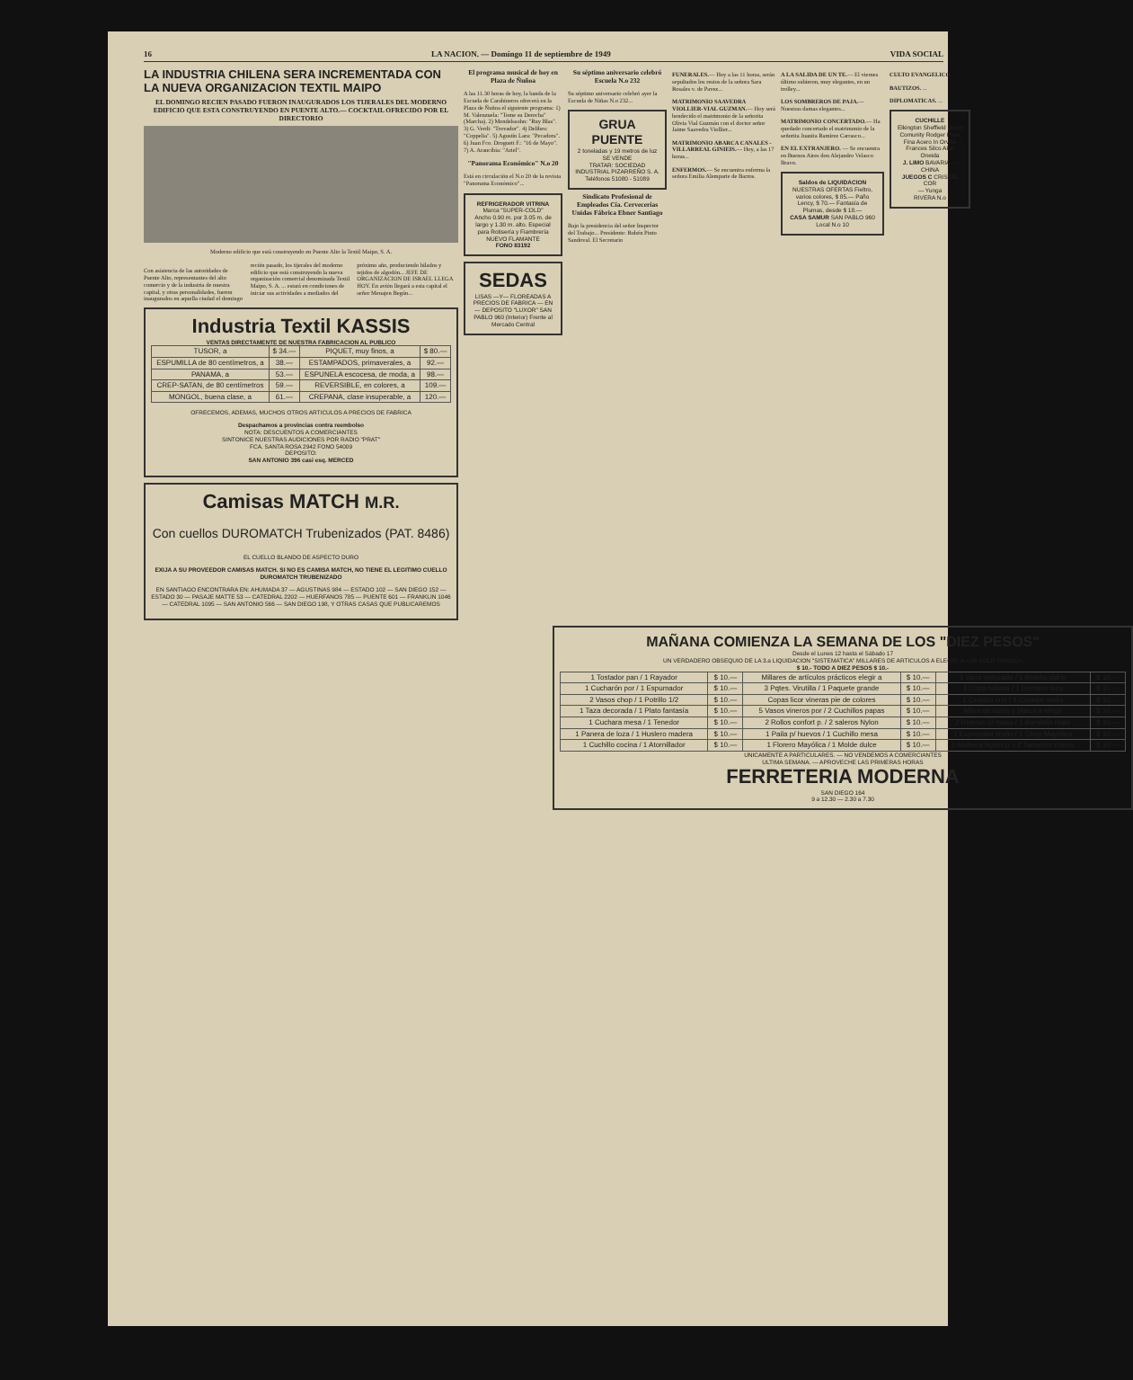16 LA NACION. — Domingo 11 de septiembre de 1949 VIDA SOCIAL
LA INDUSTRIA CHILENA SERA INCREMENTADA CON LA NUEVA ORGANIZACION TEXTIL MAIPO
EL DOMINGO RECIEN PASADO FUERON INAUGURADOS LOS TIJERALES DEL MODERNO EDIFICIO QUE ESTA CONSTRUYENDO EN PUENTE ALTO.— COCKTAIL OFRECIDO POR EL DIRECTORIO
Moderno edificio que está construyendo en Puente Alto la Textil Maipo, S. A.
Con asistencia de las autoridades de Puente Alto, representantes del alto comercio y de la industria de nuestra capital, y otras personalidades, fueron inaugurados en aquella ciudad el domingo recién pasado, los tijerales del moderno edificio que está construyendo la nueva organización comercial denominada Textil Maipo, S. A. ... estará en condiciones de iniciar sus actividades a mediados del próximo año, produciendo hilados y tejidos de algodón... JEFE DE ORGANIZACION DE ISRAEL LLEGA HOY. En avión llegará a esta capital el señor Menajen Begún...
Industria Textil KASSIS
VENTAS DIRECTAMENTE DE NUESTRA FABRICACION AL PUBLICO
| TUSOR, a | $ 34.— | PIQUET, muy finos, a | $ 80.— |
| ESPUMILLA de 80 centímetros, a | 38.— | ESTAMPADOS, primaverales, a | 92.— |
| PANAMA, a | 53.— | ESPUNELA escocesa, de moda, a | 98.— |
| CREP-SATAN, de 80 centímetros | 59.— | REVERSIBLE, en colores, a | 109.— |
| MONGOL, buena clase, a | 61.— | CREPANA, clase insuperable, a | 120.— |
OFRECEMOS, ADEMAS, MUCHOS OTROS ARTICULOS A PRECIOS DE FABRICA
Despachamos a provincias contra reembolso
NOTA: DESCUENTOS A COMERCIANTES
SINTONICE NUESTRAS AUDICIONES POR RADIO "PRAT"
FCA. SANTA ROSA 2942 FONO 54009
DEPOSITO:
SAN ANTONIO 396 casi esq. MERCED
Camisas MATCH M.R.
Con cuellos DUROMATCH Trubenizados (PAT. 8486)
EL CUELLO BLANDO DE ASPECTO DURO
EXIJA A SU PROVEEDOR CAMISAS MATCH. SI NO ES CAMISA MATCH, NO TIENE EL LEGITIMO CUELLO DUROMATCH TRUBENIZADO
EN SANTIAGO ENCONTRARA EN: AHUMADA 37 — AGUSTINAS 984 — ESTADO 102 — SAN DIEGO 152 — ESTADO 30 — PASAJE MATTE 53 — CATEDRAL 2202 — HUERFANOS 785 — PUENTE 601 — FRANKLIN 1046 — CATEDRAL 1095 — SAN ANTONIO 566 — SAN DIEGO 198, Y OTRAS CASAS QUE PUBLICAREMOS
El programa musical de hoy en Plaza de Ñuñoa
A las 11.30 horas de hoy, la banda de la Escuela de Carabineros ofrecerá en la Plaza de Ñuñoa el siguiente programa: 1) M. Valenzuela: "Tome su Derecha" (Marcha). 2) Mendelssohn: "Ruy Blas". 3) G. Verdi: "Trovador". 4) Delibes: "Coppelia". 5) Agustín Lara: "Pecadora". 6) Juan Fco. Droguett F.: "16 de Mayo". 7) A. Arancibia: "Ariel".
"Panorama Económico" N.o 20
Está en circulación el N.o 20 de la revista "Panorama Económico"...
REFRIGERADOR VITRINA
Marca "SUPER-COLD"
Ancho 0.90 m. por 3.05 m. de largo y 1.30 m. alto. Especial para Rotisería y Fiambrería
NUEVO FLAMANTE
FONO 83192
SEDAS
LISAS —Y— FLOREADAS A PRECIOS DE FABRICA — EN — DEPOSITO "LUXOR" SAN PABLO 960 (Interior) Frente al Mercado Central
Su séptimo aniversario celebró Escuela N.o 232
Su séptimo aniversario celebró ayer la Escuela de Niñas N.o 232...
GRUA PUENTE
2 toneladas y 19 metros de luz
SE VENDE
TRATAR: SOCIEDAD INDUSTRIAL PIZARREÑO S. A.
Teléfonos 51080 - 51089
Sindicato Profesional de Empleados Cía. Cervecerías Unidas Fábrica Ebner Santiago
Bajo la presidencia del señor Inspector del Trabajo... Presidente: Rubén Pinto Sandoval. El Secretario
FUNERALES.— Hoy a las 11 horas, serán sepultados los restos de la señora Sara Rosales v. de Pavez...
MATRIMONIO SAAVEDRA VIOLLIER-VIAL GUZMAN.— Hoy será bendecido el matrimonio de la señorita Olivia Vial Guzmán con el doctor señor Jaime Saavedra Viollier...
MATRIMONIO ABARCA CANALES - VILLARREAL GINIEIS.— Hoy, a las 17 horas...
ENFERMOS.— Se encuentra enferma la señora Emilia Alemparte de Barros.
A LA SALIDA DE UN TE.— El viernes último subieron, muy elegantes, en un trolley...
LOS SOMBREROS DE PAJA.— Nuestras damas elegantes...
MATRIMONIO CONCERTADO.— Ha quedado concertado el matrimonio de la señorita Juanita Ramírez Carrasco...
EN EL EXTRANJERO. — Se encuentra en Buenos Aires don Alejandro Velasco Bravo.
Saldos de LIQUIDACION
NUESTRAS OFERTAS Fieltro, varios colores, $ 85.— Paño Lency, $ 70.— Fantasía de Plumas, desde $ 18.—
CASA SAMUR SAN PABLO 960 Local N.o 10
CULTO EVANGELICO ...
BAUTIZOS. ...
DIPLOMATICAS. ...
CUCHILLE
Elkington Sheffield Dixon Comunity Rodger Plata Fina Acero In Orville Frances Silco Akin Oneida
J. LIMO BAVARIA — CHINA
JUEGOS C CRISTAL COR
— Yunga
RIVERA N.o
MAÑANA COMIENZA LA SEMANA DE LOS "DIEZ PESOS"
Desde el Lunes 12 hasta el Sábado 17
UN VERDADERO OBSEQUIO DE LA 3.a LIQUIDACION "SISTEMATICA" MILLARES DE ARTICULOS A ELEGIR, A «UN SOLO PRECIO»
$ 10.- TODO A DIEZ PESOS $ 10.-
| 1 Tostador pan / 1 Rayador | $ 10.— | Millares de artículos prácticos elegir a | $ 10.— | 1 Jarro enlozado / 1 Botella vidrio | $ 10.— |
| 1 Cucharón por / 1 Espumador | $ 10.— | 3 Pqtes. Virutilla / 1 Paquete grande | $ 10.— | 1 Copa tallada / 1 Lechero loza | $ 10.— |
| 2 Vasos chop / 1 Potrillo 1/2 | $ 10.— | Copas licor vineras pie de colores | $ 10.— | 1 Cedazo crin / 1 Colador malla | $ 10.— |
| 1 Taza decorada / 1 Plato fantasía | $ 10.— | 5 Vasos vineros por / 2 Cuchillos papas | $ 10.— | Miles de tazas y platos a elegir | $ 10.— |
| 1 Cuchara mesa / 1 Tenedor | $ 10.— | 2 Rollos confort p. / 2 saleros Nylon | $ 10.— | 2 Ruletas p/ masa / 1 Bombilla mate | $ 10.— |
| 1 Panera de loza / 1 Huslero madera | $ 10.— | 1 Paila p/ huevos / 1 Cuchillo mesa | $ 10.— | 1 Exprimidor limón / 1 Chop Mayólica | $ 10.— |
| 1 Cuchillo cocina / 1 Atornillador | $ 10.— | 1 Florero Mayólica / 1 Molde dulce | $ 10.— | 1 Muñeca Nylon p. / 2 Tamaños chicos | $ 10.— |
UNICAMENTE A PARTICULARES. — NO VENDEMOS A COMERCIANTES
ULTIMA SEMANA. — APROVECHE LAS PRIMERAS HORAS
FERRETERIA MODERNA
SAN DIEGO 164
9 a 12.30 — 2.30 a 7.30